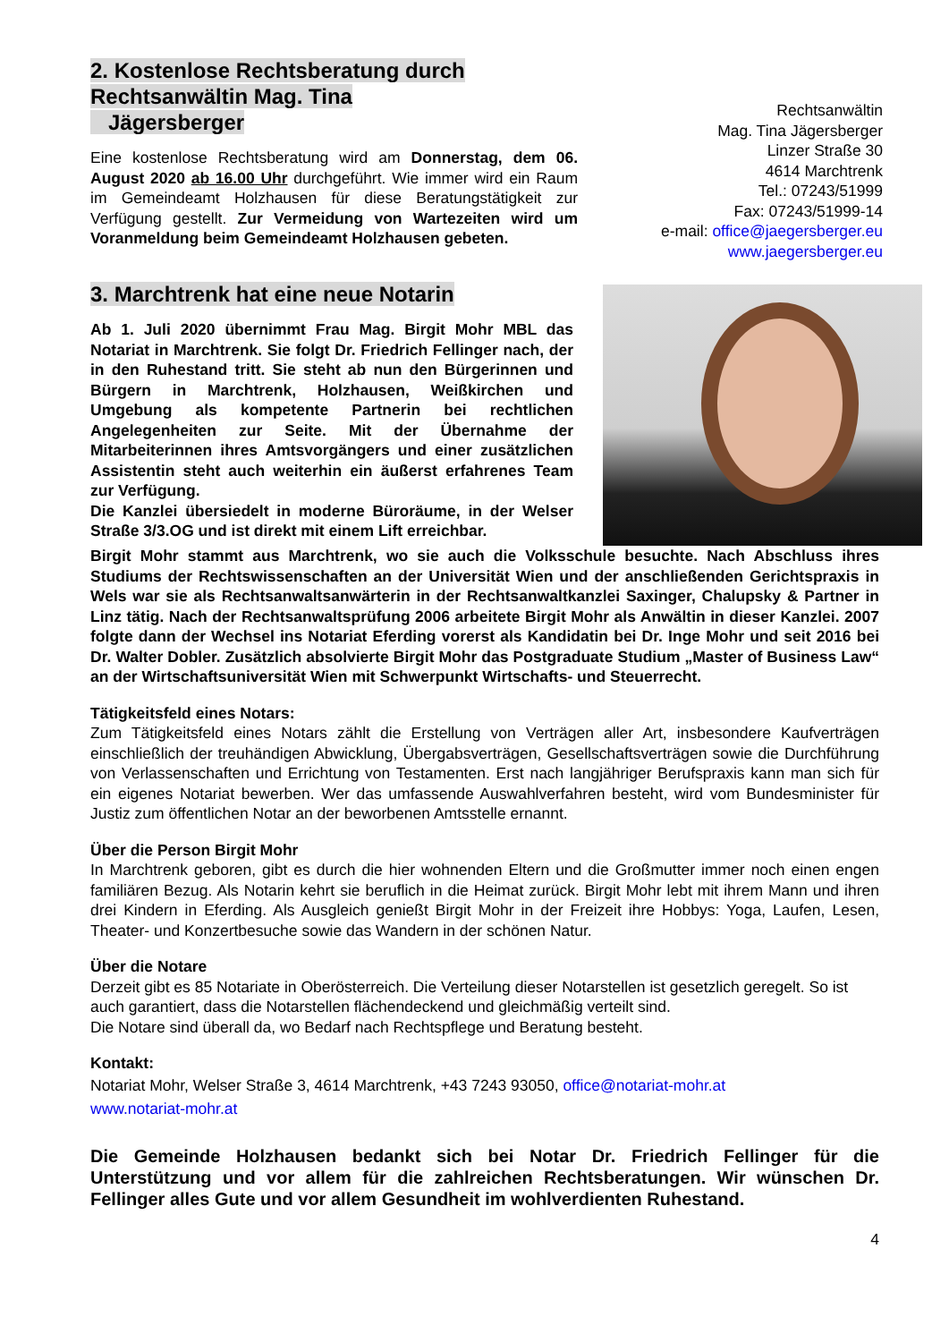2. Kostenlose Rechtsberatung durch Rechtsanwältin Mag. Tina
Jägersberger
Eine kostenlose Rechtsberatung wird am Donnerstag, dem 06. August 2020 ab 16.00 Uhr durchgeführt. Wie immer wird ein Raum im Gemeindeamt Holzhausen für diese Beratungstätigkeit zur Verfügung gestellt. Zur Vermeidung von Wartezeiten wird um Voranmeldung beim Gemeindeamt Holzhausen gebeten.
Rechtsanwältin
Mag. Tina Jägersberger
Linzer Straße 30
4614 Marchtrenk
Tel.: 07243/51999
Fax: 07243/51999-14
e-mail: office@jaegersberger.eu
www.jaegersberger.eu
3. Marchtrenk hat eine neue Notarin
Ab 1. Juli 2020 übernimmt Frau Mag. Birgit Mohr MBL das Notariat in Marchtrenk. Sie folgt Dr. Friedrich Fellinger nach, der in den Ruhestand tritt. Sie steht ab nun den Bürgerinnen und Bürgern in Marchtrenk, Holzhausen, Weißkirchen und Umgebung als kompetente Partnerin bei rechtlichen Angelegenheiten zur Seite. Mit der Übernahme der Mitarbeiterinnen ihres Amtsvorgängers und einer zusätzlichen Assistentin steht auch weiterhin ein äußerst erfahrenes Team zur Verfügung.
Die Kanzlei übersiedelt in moderne Büroräume, in der Welser Straße 3/3.OG und ist direkt mit einem Lift erreichbar.
Birgit Mohr stammt aus Marchtrenk, wo sie auch die Volksschule besuchte. Nach Abschluss ihres Studiums der Rechtswissenschaften an der Universität Wien und der anschließenden Gerichtspraxis in Wels war sie als Rechtsanwaltsanwärterin in der Rechtsanwaltkanzlei Saxinger, Chalupsky & Partner in Linz tätig. Nach der Rechtsanwaltsprüfung 2006 arbeitete Birgit Mohr als Anwältin in dieser Kanzlei. 2007 folgte dann der Wechsel ins Notariat Eferding vorerst als Kandidatin bei Dr. Inge Mohr und seit 2016 bei Dr. Walter Dobler. Zusätzlich absolvierte Birgit Mohr das Postgraduate Studium „Master of Business Law“ an der Wirtschaftsuniversität Wien mit Schwerpunkt Wirtschafts- und Steuerrecht.
Tätigkeitsfeld eines Notars:
Zum Tätigkeitsfeld eines Notars zählt die Erstellung von Verträgen aller Art, insbesondere Kaufverträgen einschließlich der treuhändigen Abwicklung, Übergabsverträgen, Gesellschaftsverträgen sowie die Durchführung von Verlassenschaften und Errichtung von Testamenten. Erst nach langjähriger Berufspraxis kann man sich für ein eigenes Notariat bewerben. Wer das umfassende Auswahlverfahren besteht, wird vom Bundesminister für Justiz zum öffentlichen Notar an der beworbenen Amtsstelle ernannt.
Über die Person Birgit Mohr
In Marchtrenk geboren, gibt es durch die hier wohnenden Eltern und die Großmutter immer noch einen engen familiären Bezug. Als Notarin kehrt sie beruflich in die Heimat zurück. Birgit Mohr lebt mit ihrem Mann und ihren drei Kindern in Eferding. Als Ausgleich genießt Birgit Mohr in der Freizeit ihre Hobbys: Yoga, Laufen, Lesen, Theater- und Konzertbesuche sowie das Wandern in der schönen Natur.
Über die Notare
Derzeit gibt es 85 Notariate in Oberösterreich. Die Verteilung dieser Notarstellen ist gesetzlich geregelt. So ist auch garantiert, dass die Notarstellen flächendeckend und gleichmäßig verteilt sind.
Die Notare sind überall da, wo Bedarf nach Rechtspflege und Beratung besteht.
Kontakt:
Notariat Mohr, Welser Straße 3, 4614 Marchtrenk, +43 7243 93050, office@notariat-mohr.at
www.notariat-mohr.at
Die Gemeinde Holzhausen bedankt sich bei Notar Dr. Friedrich Fellinger für die Unterstützung und vor allem für die zahlreichen Rechtsberatungen. Wir wünschen Dr. Fellinger alles Gute und vor allem Gesundheit im wohlverdienten Ruhestand.
4